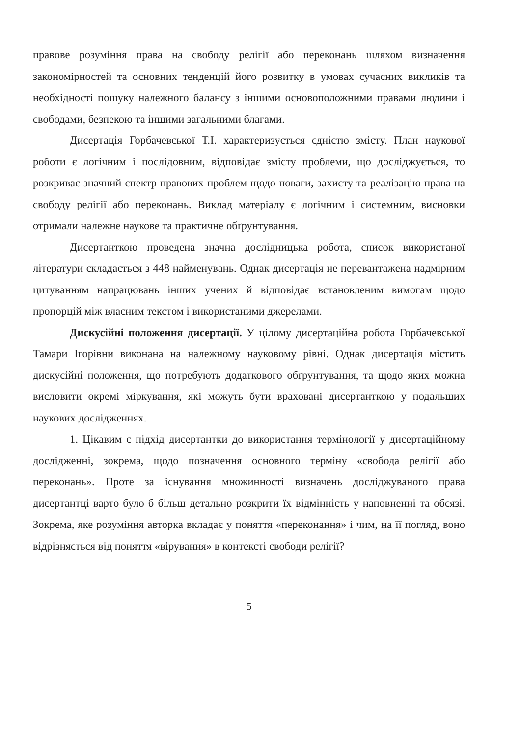правове розуміння права на свободу релігії або переконань шляхом визначення закономірностей та основних тенденцій його розвитку в умовах сучасних викликів та необхідності пошуку належного балансу з іншими основоположними правами людини і свободами, безпекою та іншими загальними благами.
Дисертація Горбачевської Т.І. характеризується єдністю змісту. План наукової роботи є логічним і послідовним, відповідає змісту проблеми, що досліджується, то розкриває значний спектр правових проблем щодо поваги, захисту та реалізацію права на свободу релігії або переконань. Виклад матеріалу є логічним і системним, висновки отримали належне наукове та практичне обґрунтування.
Дисертанткою проведена значна дослідницька робота, список використаної літератури складається з 448 найменувань. Однак дисертація не перевантажена надмірним цитуванням напрацювань інших учених й відповідає встановленим вимогам щодо пропорцій між власним текстом і використаними джерелами.
Дискусійні положення дисертації. У цілому дисертаційна робота Горбачевської Тамари Ігорівни виконана на належному науковому рівні. Однак дисертація містить дискусійні положення, що потребують додаткового обґрунтування, та щодо яких можна висловити окремі міркування, які можуть бути враховані дисертанткою у подальших наукових дослідженнях.
1. Цікавим є підхід дисертантки до використання термінології у дисертаційному дослідженні, зокрема, щодо позначення основного терміну «свобода релігії або переконань». Проте за існування множинності визначень досліджуваного права дисертантці варто було б більш детально розкрити їх відмінність у наповненні та обсязі. Зокрема, яке розуміння авторка вкладає у поняття «переконання» і чим, на її погляд, воно відрізняється від поняття «вірування» в контексті свободи релігії?
5